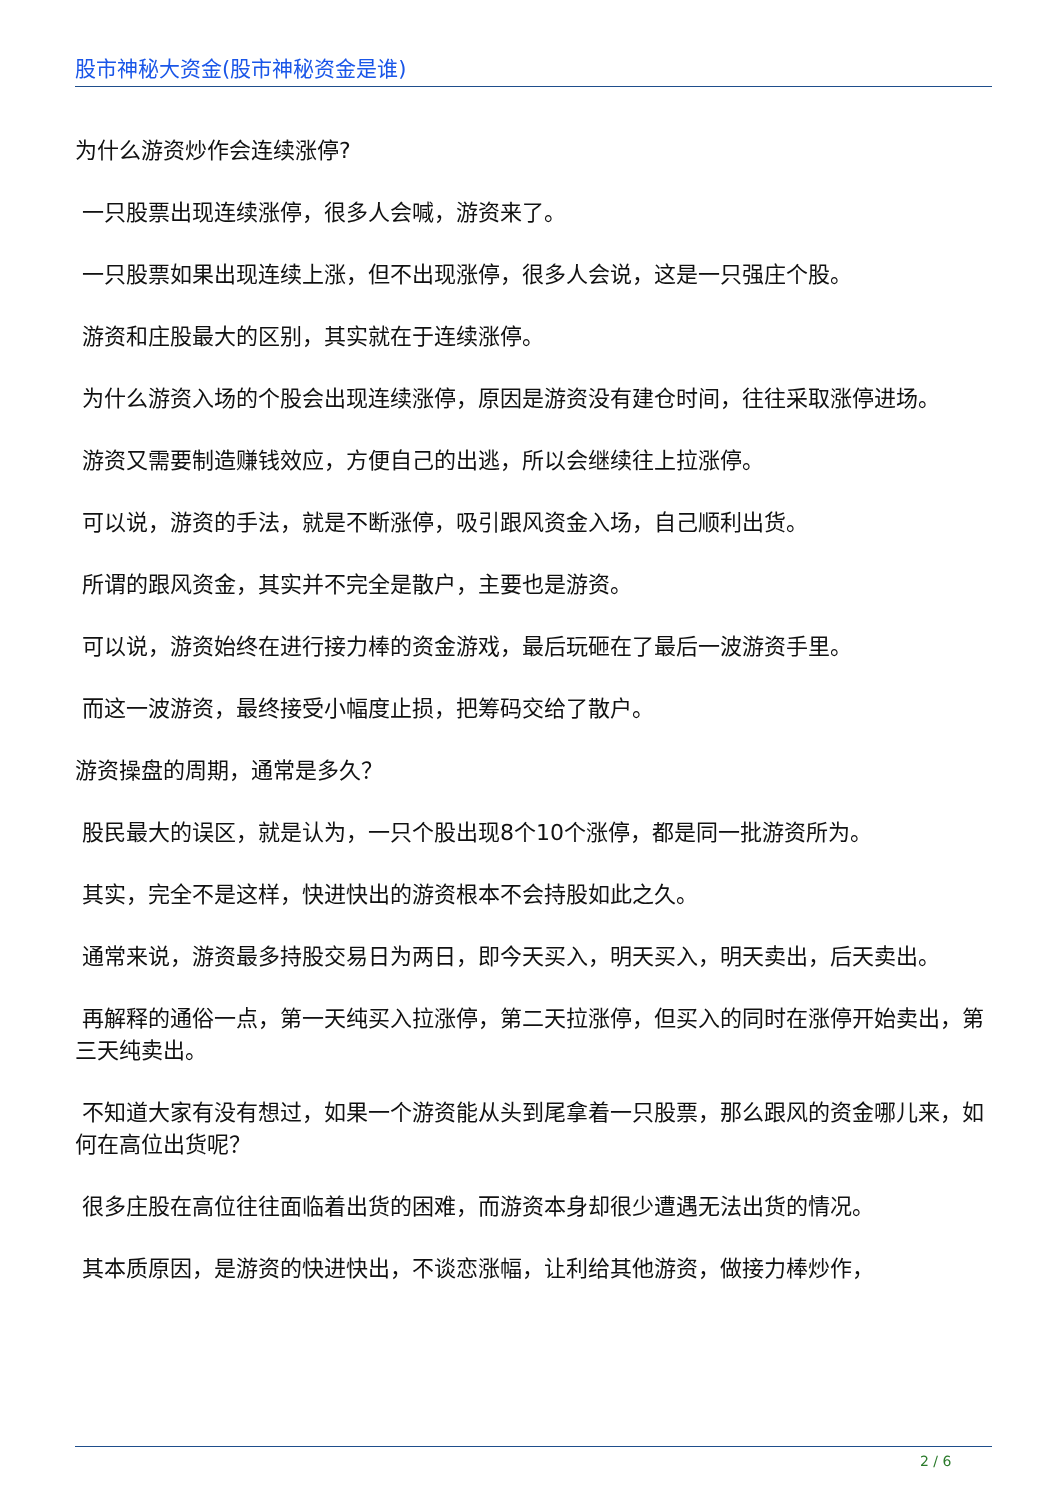股市神秘大资金(股市神秘资金是谁)
为什么游资炒作会连续涨停?
一只股票出现连续涨停，很多人会喊，游资来了。
一只股票如果出现连续上涨，但不出现涨停，很多人会说，这是一只强庄个股。
游资和庄股最大的区别，其实就在于连续涨停。
为什么游资入场的个股会出现连续涨停，原因是游资没有建仓时间，往往采取涨停进场。
游资又需要制造赚钱效应，方便自己的出逃，所以会继续往上拉涨停。
可以说，游资的手法，就是不断涨停，吸引跟风资金入场，自己顺利出货。
所谓的跟风资金，其实并不完全是散户，主要也是游资。
可以说，游资始终在进行接力棒的资金游戏，最后玩砸在了最后一波游资手里。
而这一波游资，最终接受小幅度止损，把筹码交给了散户。
游资操盘的周期，通常是多久？
股民最大的误区，就是认为，一只个股出现8个10个涨停，都是同一批游资所为。
其实，完全不是这样，快进快出的游资根本不会持股如此之久。
通常来说，游资最多持股交易日为两日，即今天买入，明天买入，明天卖出，后天卖出。
再解释的通俗一点，第一天纯买入拉涨停，第二天拉涨停，但买入的同时在涨停开始卖出，第三天纯卖出。
不知道大家有没有想过，如果一个游资能从头到尾拿着一只股票，那么跟风的资金哪儿来，如何在高位出货呢？
很多庄股在高位往往面临着出货的困难，而游资本身却很少遭遇无法出货的情况。
其本质原因，是游资的快进快出，不谈恋涨幅，让利给其他游资，做接力棒炒作，
2 / 6